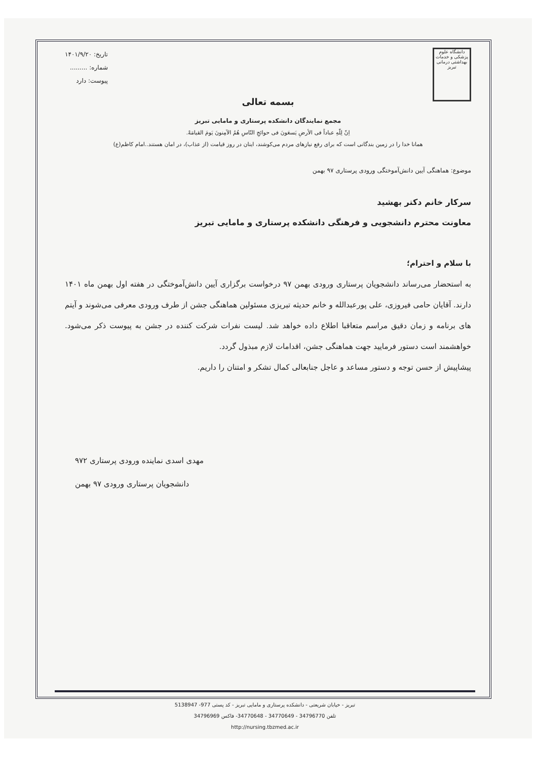دانشگاه علوم پزشکی و خدمات بهداشتی درمانی تبریز
تاریخ: ۱۴۰۱/۹/۲۰
شماره: .........
پیوست: دارد
بسمه تعالی
مجمع نمایندگان دانشکده پرستاری و مامایی تبریز
اِنّ لِلّهِ عباداً فی الأرضِ یَسعَونَ فی حوائجِ النّاسِ هُمُ الآمِنونَ یَومَ القیامَهْ.
همانا خدا را در زمین بندگانی است که برای رفع نیازهای مردم می‌کوشند، اینان در روز قیامت (از عذاب)، در امان هستند..امام کاظم(ع)
موضوع: هماهنگی آیین دانش‌آموختگی ورودی پرستاری ۹۷ بهمن
سرکار خانم دکتر بهشید
معاونت محترم دانشجویی و فرهنگی دانشکده پرستاری و مامایی تبریز
با سلام و احترام؛
به استحضار می‌رساند دانشجویان پرستاری ورودی بهمن ۹۷ درخواست برگزاری آیین دانش‌آموختگی در هفته اول بهمن ماه ۱۴۰۱ دارند. آقایان حامی فیروزی، علی پورعبدالله و خانم حدیثه تبریزی مسئولین هماهنگی جشن از طرف ورودی معرفی می‌شوند و آیتم های برنامه و زمان دقیق مراسم متعاقبا اطلاع داده خواهد شد. لیست نفرات شرکت کننده در جشن به پیوست ذکر می‌شود. خواهشمند است دستور فرمایید جهت هماهنگی جشن، اقدامات لازم مبذول گردد.
پیشاپیش از حسن توجه و دستور مساعد و عاجل جنابعالی کمال تشکر و امتنان را داریم.
مهدی اسدی نماینده ورودی پرستاری ۹۷۲
دانشجویان پرستاری ورودی ۹۷ بهمن
تبریز - خیابان شریعتی - دانشکده پرستاری و مامایی تبریز - کد پستی 977- 5138947
تلفن 34796770 - 34770649 - 34770648- فاکس 34796969
http://nursing.tbzmed.ac.ir